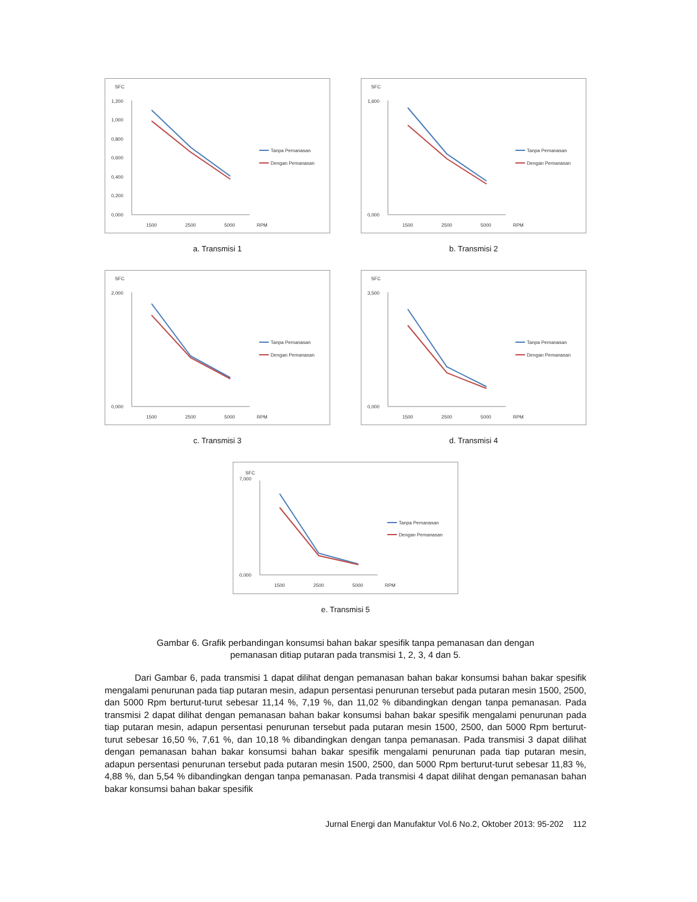SFC
1,200
1,000
0,800
0,600
0,400
0,200
0,000
1500
2500
5000
RPM
Tanpa Pemanasan
Dengan Pemanasan
a. Transmisi 1
SFC
1,600
0,000
1500
2500
5000
RPM
Tanpa Pemanasan
Dengan Pemanasan
b. Transmisi 2
SFC
2,000
0,000
1500
2500
5000
RPM
Tanpa Pemanasan
Dengan Pemanasan
c. Transmisi 3
SFC
3,500
0,000
1500
2500
5000
RPM
Tanpa Pemanasan
Dengan Pemanasan
d. Transmisi 4
SFC
7,000
0,000
1500
2500
5000
RPM
Tanpa Pemanasan
Dengan Pemanasan
e. Transmisi 5
Gambar 6. Grafik perbandingan konsumsi bahan bakar spesifik tanpa pemanasan dan dengan
pemanasan ditiap putaran pada transmisi 1, 2, 3, 4 dan 5.
Dari Gambar 6, pada transmisi 1 dapat dilihat dengan pemanasan bahan bakar konsumsi bahan bakar spesifik mengalami penurunan pada tiap putaran mesin, adapun persentasi penurunan tersebut pada putaran mesin 1500, 2500, dan 5000 Rpm berturut-turut sebesar 11,14 %, 7,19 %, dan 11,02 % dibandingkan dengan tanpa pemanasan. Pada transmisi 2 dapat dilihat dengan pemanasan bahan bakar konsumsi bahan bakar spesifik mengalami penurunan pada tiap putaran mesin, adapun persentasi penurunan tersebut pada putaran mesin 1500, 2500, dan 5000 Rpm berturut-turut sebesar 16,50 %, 7,61 %, dan 10,18 % dibandingkan dengan tanpa pemanasan. Pada transmisi 3 dapat dilihat dengan pemanasan bahan bakar konsumsi bahan bakar spesifik mengalami penurunan pada tiap putaran mesin, adapun persentasi penurunan tersebut pada putaran mesin 1500, 2500, dan 5000 Rpm berturut-turut sebesar 11,83 %, 4,88 %, dan 5,54 % dibandingkan dengan tanpa pemanasan. Pada transmisi 4 dapat dilihat dengan pemanasan bahan bakar konsumsi bahan bakar spesifik
Jurnal Energi dan Manufaktur Vol.6 No.2, Oktober 2013: 95-202 112